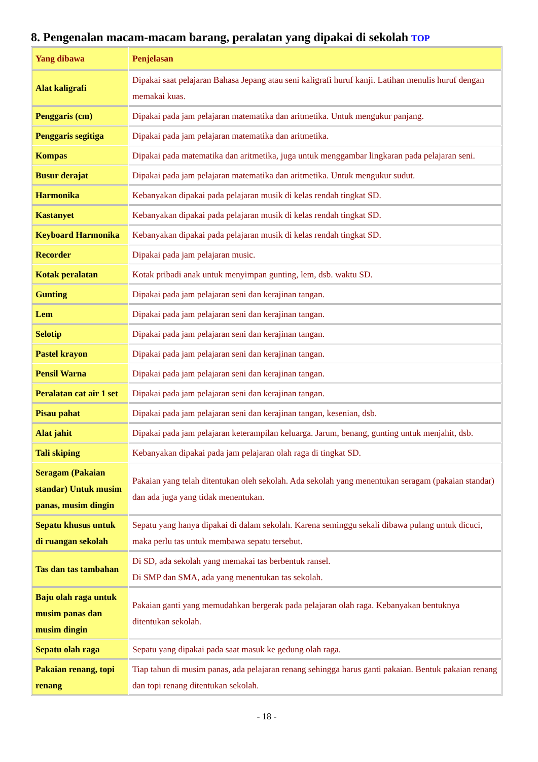8. Pengenalan macam-macam barang, peralatan yang dipakai di sekolah TOP
| Yang dibawa | Penjelasan |
| Alat kaligrafi | Dipakai saat pelajaran Bahasa Jepang atau seni kaligrafi huruf kanji. Latihan menulis huruf dengan memakai kuas. |
| Penggaris (cm) | Dipakai pada jam pelajaran matematika dan aritmetika. Untuk mengukur panjang. |
| Penggaris segitiga | Dipakai pada jam pelajaran matematika dan aritmetika. |
| Kompas | Dipakai pada matematika dan aritmetika, juga untuk menggambar lingkaran pada pelajaran seni. |
| Busur derajat | Dipakai pada jam pelajaran matematika dan aritmetika. Untuk mengukur sudut. |
| Harmonika | Kebanyakan dipakai pada pelajaran musik di kelas rendah tingkat SD. |
| Kastanyet | Kebanyakan dipakai pada pelajaran musik di kelas rendah tingkat SD. |
| Keyboard Harmonika | Kebanyakan dipakai pada pelajaran musik di kelas rendah tingkat SD. |
| Recorder | Dipakai pada jam pelajaran music. |
| Kotak peralatan | Kotak pribadi anak untuk menyimpan gunting, lem, dsb. waktu SD. |
| Gunting | Dipakai pada jam pelajaran seni dan kerajinan tangan. |
| Lem | Dipakai pada jam pelajaran seni dan kerajinan tangan. |
| Selotip | Dipakai pada jam pelajaran seni dan kerajinan tangan. |
| Pastel krayon | Dipakai pada jam pelajaran seni dan kerajinan tangan. |
| Pensil Warna | Dipakai pada jam pelajaran seni dan kerajinan tangan. |
| Peralatan cat air 1 set | Dipakai pada jam pelajaran seni dan kerajinan tangan. |
| Pisau pahat | Dipakai pada jam pelajaran seni dan kerajinan tangan, kesenian, dsb. |
| Alat jahit | Dipakai pada jam pelajaran keterampilan keluarga. Jarum, benang, gunting untuk menjahit, dsb. |
| Tali skiping | Kebanyakan dipakai pada jam pelajaran olah raga di tingkat SD. |
| Seragam (Pakaian standar) Untuk musim panas, musim dingin | Pakaian yang telah ditentukan oleh sekolah. Ada sekolah yang menentukan seragam (pakaian standar) dan ada juga yang tidak menentukan. |
| Sepatu khusus untuk di ruangan sekolah | Sepatu yang hanya dipakai di dalam sekolah. Karena seminggu sekali dibawa pulang untuk dicuci, maka perlu tas untuk membawa sepatu tersebut. |
| Tas dan tas tambahan | Di SD, ada sekolah yang memakai tas berbentuk ransel. Di SMP dan SMA, ada yang menentukan tas sekolah. |
| Baju olah raga untuk musim panas dan musim dingin | Pakaian ganti yang memudahkan bergerak pada pelajaran olah raga. Kebanyakan bentuknya ditentukan sekolah. |
| Sepatu olah raga | Sepatu yang dipakai pada saat masuk ke gedung olah raga. |
| Pakaian renang, topi renang | Tiap tahun di musim panas, ada pelajaran renang sehingga harus ganti pakaian. Bentuk pakaian renang dan topi renang ditentukan sekolah. |
- 18 -